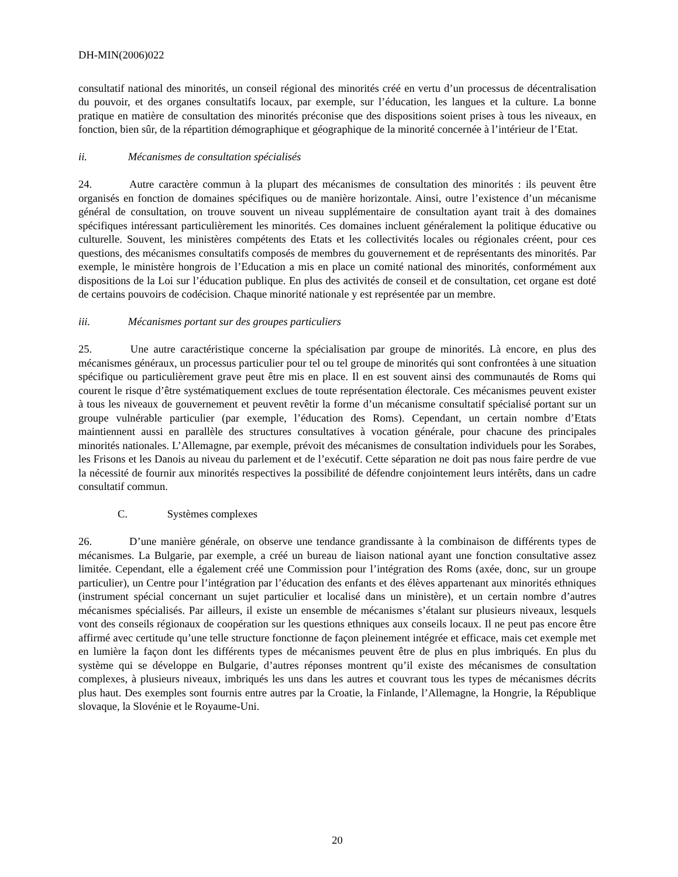DH-MIN(2006)022
consultatif national des minorités, un conseil régional des minorités créé en vertu d’un processus de décentralisation du pouvoir, et des organes consultatifs locaux, par exemple, sur l’éducation, les langues et la culture. La bonne pratique en matière de consultation des minorités préconise que des dispositions soient prises à tous les niveaux, en fonction, bien sûr, de la répartition démographique et géographique de la minorité concernée à l’intérieur de l’Etat.
ii. Mécanismes de consultation spécialisés
24. Autre caractère commun à la plupart des mécanismes de consultation des minorités : ils peuvent être organisés en fonction de domaines spécifiques ou de manière horizontale. Ainsi, outre l’existence d’un mécanisme général de consultation, on trouve souvent un niveau supplémentaire de consultation ayant trait à des domaines spécifiques intéressant particulièrement les minorités. Ces domaines incluent généralement la politique éducative ou culturelle. Souvent, les ministères compétents des Etats et les collectivités locales ou régionales créent, pour ces questions, des mécanismes consultatifs composés de membres du gouvernement et de représentants des minorités. Par exemple, le ministère hongrois de l’Education a mis en place un comité national des minorités, conformément aux dispositions de la Loi sur l’éducation publique. En plus des activités de conseil et de consultation, cet organe est doté de certains pouvoirs de codécision. Chaque minorité nationale y est représentée par un membre.
iii. Mécanismes portant sur des groupes particuliers
25. Une autre caractéristique concerne la spécialisation par groupe de minorités. Là encore, en plus des mécanismes généraux, un processus particulier pour tel ou tel groupe de minorités qui sont confrontées à une situation spécifique ou particulièrement grave peut être mis en place. Il en est souvent ainsi des communautés de Roms qui courent le risque d’être systématiquement exclues de toute représentation électorale. Ces mécanismes peuvent exister à tous les niveaux de gouvernement et peuvent revêtir la forme d’un mécanisme consultatif spécialisé portant sur un groupe vulnérable particulier (par exemple, l’éducation des Roms). Cependant, un certain nombre d’Etats maintiennent aussi en parallèle des structures consultatives à vocation générale, pour chacune des principales minorités nationales. L’Allemagne, par exemple, prévoit des mécanismes de consultation individuels pour les Sorabes, les Frisons et les Danois au niveau du parlement et de l’exécutif. Cette séparation ne doit pas nous faire perdre de vue la nécessité de fournir aux minorités respectives la possibilité de défendre conjointement leurs intérêts, dans un cadre consultatif commun.
C. Systèmes complexes
26. D’une manière générale, on observe une tendance grandissante à la combinaison de différents types de mécanismes. La Bulgarie, par exemple, a créé un bureau de liaison national ayant une fonction consultative assez limitée. Cependant, elle a également créé une Commission pour l’intégration des Roms (axée, donc, sur un groupe particulier), un Centre pour l’intégration par l’éducation des enfants et des élèves appartenant aux minorités ethniques (instrument spécial concernant un sujet particulier et localisé dans un ministère), et un certain nombre d’autres mécanismes spécialisés. Par ailleurs, il existe un ensemble de mécanismes s’étalant sur plusieurs niveaux, lesquels vont des conseils régionaux de coopération sur les questions ethniques aux conseils locaux. Il ne peut pas encore être affirmé avec certitude qu’une telle structure fonctionne de façon pleinement intégrée et efficace, mais cet exemple met en lumière la façon dont les différents types de mécanismes peuvent être de plus en plus imbriqués. En plus du système qui se développe en Bulgarie, d’autres réponses montrent qu’il existe des mécanismes de consultation complexes, à plusieurs niveaux, imbriqués les uns dans les autres et couvrant tous les types de mécanismes décrits plus haut. Des exemples sont fournis entre autres par la Croatie, la Finlande, l’Allemagne, la Hongrie, la République slovaque, la Slovénie et le Royaume-Uni.
20